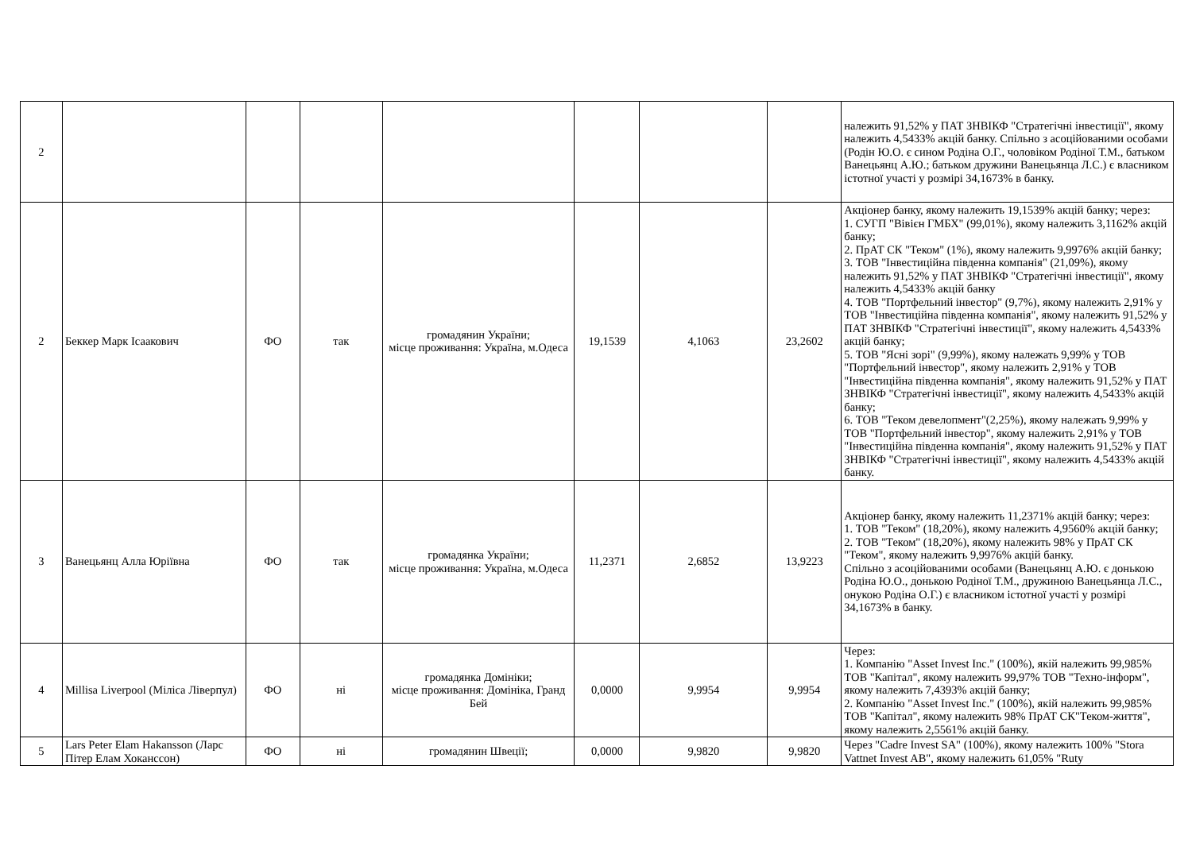| 2 | | | | | | | | належить 91,52% у ПАТ ЗНВІКФ "Стратегічні інвестиції", якому належить 4,5433% акцій банку. Спільно з асоційованими особами (Родін Ю.О. є сином Родіна О.Г., чоловіком Родіної Т.М., батьком Ванецьянц А.Ю.; батьком дружини Ванецьянца Л.С.) є власником істотної участі у розмірі 34,1673% в банку. |
| 2 | Беккер Марк Ісаакович | ФО | так | громадянин України; місце проживання: Україна, м.Одеса | 19,1539 | 4,1063 | 23,2602 | Акціонер банку, якому належить 19,1539% акцій банку; через: 1. СУГП "Вівієн ГМБХ" (99,01%), якому належить 3,1162% акцій банку; 2. ПрАТ СК "Теком" (1%), якому належить 9,9976% акцій банку; 3. ТОВ "Інвестиційна південна компанія" (21,09%), якому належить 91,52% у ПАТ ЗНВІКФ "Стратегічні інвестиції", якому належить 4,5433% акцій банку 4. ТОВ "Портфельний інвестор" (9,7%), якому належить 2,91% у ТОВ "Інвестиційна південна компанія", якому належить 91,52% у ПАТ ЗНВІКФ "Стратегічні інвестиції", якому належить 4,5433% акцій банку; 5. ТОВ "Ясні зорі" (9,99%), якому належать 9,99% у ТОВ "Портфельний інвестор", якому належить 2,91% у ТОВ "Інвестиційна південна компанія", якому належить 91,52% у ПАТ ЗНВІКФ "Стратегічні інвестиції", якому належить 4,5433% акцій банку; 6. ТОВ "Теком девелопмент"(2,25%), якому належать 9,99% у ТОВ "Портфельний інвестор", якому належить 2,91% у ТОВ "Інвестиційна південна компанія", якому належить 91,52% у ПАТ ЗНВІКФ "Стратегічні інвестиції", якому належить 4,5433% акцій банку. |
| 3 | Ванецьянц Алла Юріївна | ФО | так | громадянка України; місце проживання: Україна, м.Одеса | 11,2371 | 2,6852 | 13,9223 | Акціонер банку, якому належить 11,2371% акцій банку; через: 1. ТОВ "Теком" (18,20%), якому належить 4,9560% акцій банку; 2. ТОВ "Теком" (18,20%), якому належить 98% у ПрАТ СК "Теком", якому належить 9,9976% акцій банку. Спільно з асоційованими особами (Ванецьянц А.Ю. є донькою Родіна Ю.О., донькою Родіної Т.М., дружиною Ванецьянца Л.С., онукою Родіна О.Г.) є власником істотної участі у розмірі 34,1673% в банку. |
| 4 | Millisa Liverpool (Міліса Ліверпул) | ФО | ні | громадянка Домініки; місце проживання: Домініка, Гранд Бей | 0,0000 | 9,9954 | 9,9954 | Через: 1. Компанію "Asset Invest Inc." (100%), якій належить 99,985% ТОВ "Капітал", якому належить 99,97% ТОВ "Техно-інформ", якому належить 7,4393% акцій банку; 2. Компанію "Asset Invest Inc." (100%), якій належить 99,985% ТОВ "Капітал", якому належить 98% ПрАТ СК"Теком-життя", якому належить 2,5561% акцій банку. |
| 5 | Lars Peter Elam Hakansson (Ларс Пітер Елам Хоканссон) | ФО | ні | громадянин Швеції; | 0,0000 | 9,9820 | 9,9820 | Через "Cadre Invest SA" (100%), якому належить 100% "Stora Vattnet Invest AB", якому належить 61,05% "Ruty |